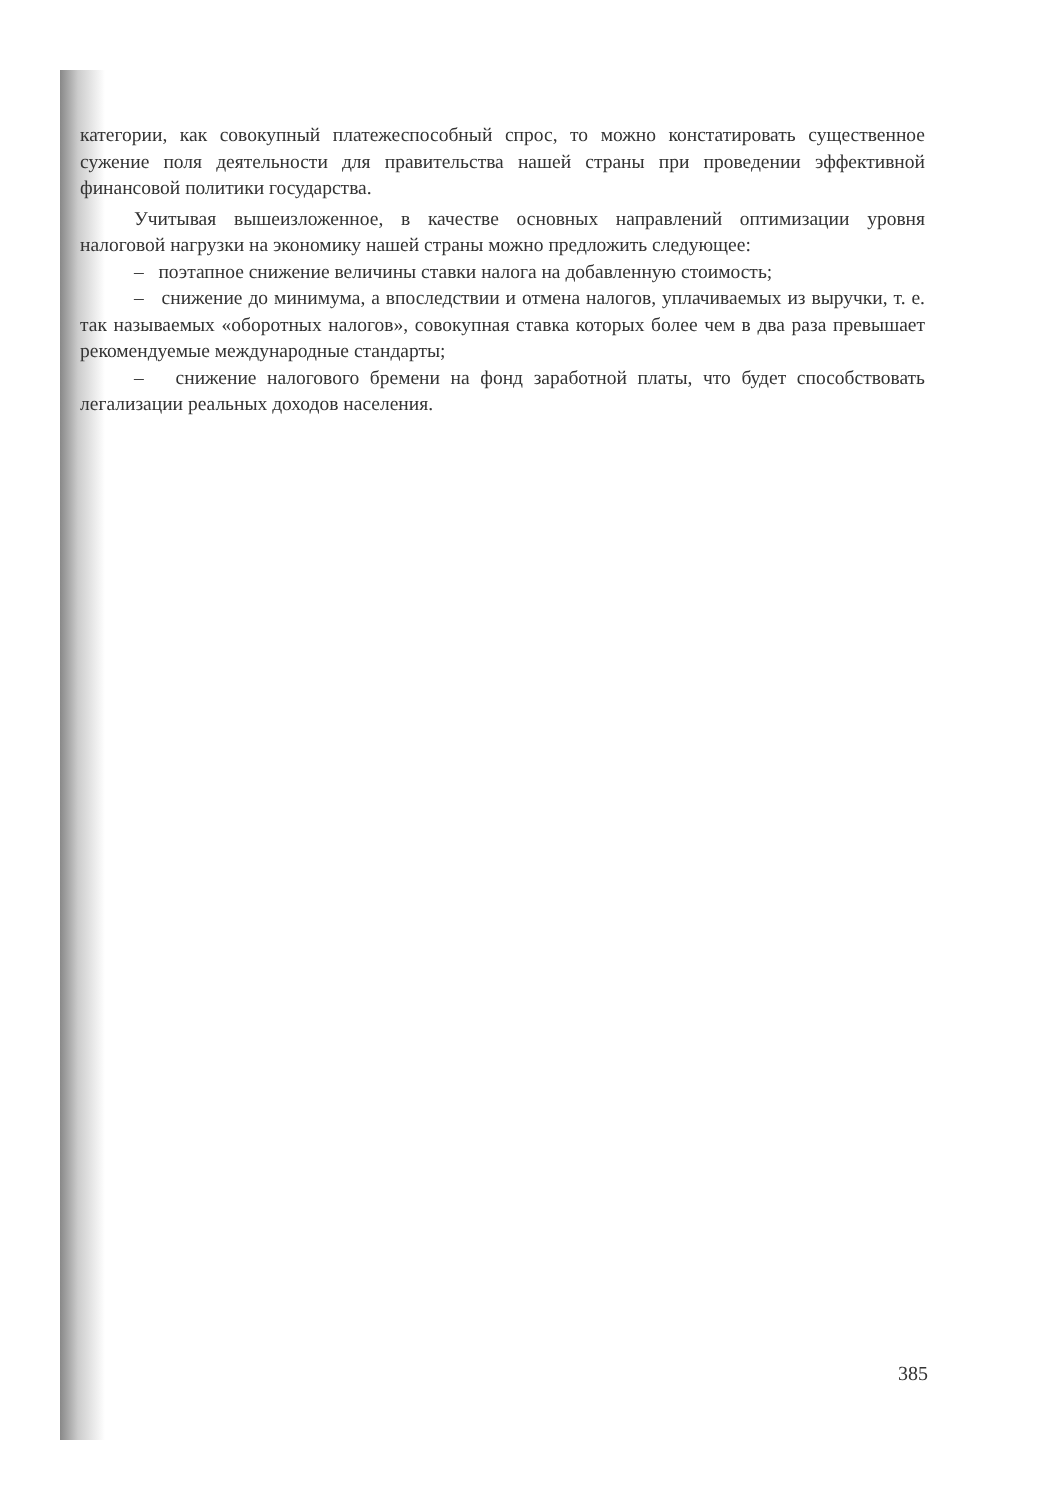категории, как совокупный платежеспособный спрос, то можно констатировать существенное сужение поля деятельности для правительства нашей страны при проведении эффективной финансовой политики государства.
Учитывая вышеизложенное, в качестве основных направлений оптимизации уровня налоговой нагрузки на экономику нашей страны можно предложить следующее:
– поэтапное снижение величины ставки налога на добавленную стоимость;
– снижение до минимума, а впоследствии и отмена налогов, уплачиваемых из выручки, т. е. так называемых «оборотных налогов», совокупная ставка которых более чем в два раза превышает рекомендуемые международные стандарты;
– снижение налогового бремени на фонд заработной платы, что будет способствовать легализации реальных доходов населения.
385